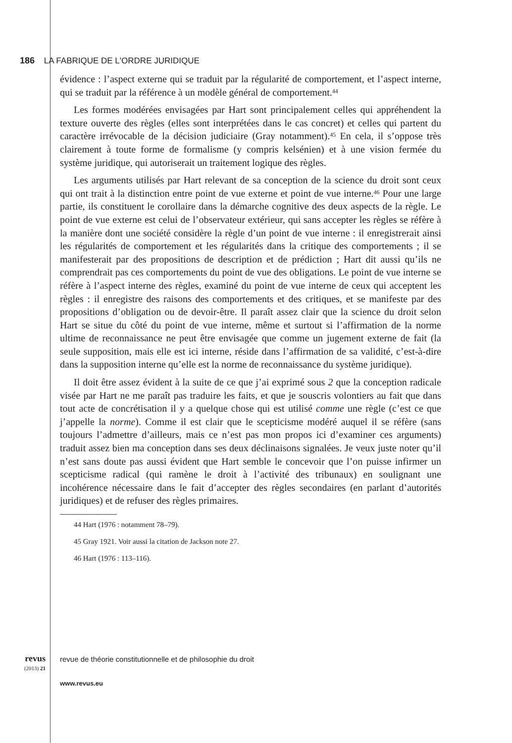186 LA FABRIQUE DE L'ORDRE JURIDIQUE
évidence : l’aspect externe qui se traduit par la régularité de comportement, et l’aspect interne, qui se traduit par la référence à un modèle général de comportement.<sup>44</sup>
Les formes modérées envisagées par Hart sont principalement celles qui appréhendent la texture ouverte des règles (elles sont interprétées dans le cas concret) et celles qui partent du caractère irrévocable de la décision judiciaire (Gray notamment).<sup>45</sup> En cela, il s’oppose très clairement à toute forme de formalisme (y compris kelsénien) et à une vision fermée du système juridique, qui autoriserait un traitement logique des règles.
Les arguments utilisés par Hart relevant de sa conception de la science du droit sont ceux qui ont trait à la distinction entre point de vue externe et point de vue interne.<sup>46</sup> Pour une large partie, ils constituent le corollaire dans la démarche cognitive des deux aspects de la règle. Le point de vue externe est celui de l’observateur extérieur, qui sans accepter les règles se réfère à la manière dont une société considère la règle d’un point de vue interne : il enregistrerait ainsi les régularités de comportement et les régularités dans la critique des comportements ; il se manifesterait par des propositions de description et de prédiction ; Hart dit aussi qu’ils ne comprendrait pas ces comportements du point de vue des obligations. Le point de vue interne se réfère à l’aspect interne des règles, examiné du point de vue interne de ceux qui acceptent les règles : il enregistre des raisons des comportements et des critiques, et se manifeste par des propositions d’obligation ou de devoir-être. Il paraît assez clair que la science du droit selon Hart se situe du côté du point de vue interne, même et surtout si l’affirmation de la norme ultime de reconnaissance ne peut être envisagée que comme un jugement externe de fait (la seule supposition, mais elle est ici interne, réside dans l’affirmation de sa validité, c’est-à-dire dans la supposition interne qu’elle est la norme de reconnaissance du système juridique).
Il doit être assez évident à la suite de ce que j’ai exprimé sous 2 que la conception radicale visée par Hart ne me paraît pas traduire les faits, et que je souscris volontiers au fait que dans tout acte de concrétisation il y a quelque chose qui est utilisé comme une règle (c’est ce que j’appelle la norme). Comme il est clair que le scepticisme modéré auquel il se réfère (sans toujours l’admettre d’ailleurs, mais ce n’est pas mon propos ici d’examiner ces arguments) traduit assez bien ma conception dans ses deux déclinaisons signalées. Je veux juste noter qu’il n’est sans doute pas aussi évident que Hart semble le concevoir que l’on puisse infirmer un scepticisme radical (qui ramène le droit à l’activité des tribunaux) en soulignant une incohérence nécessaire dans le fait d’accepter des règles secondaires (en parlant d’autorités juridiques) et de refuser des règles primaires.
44 Hart (1976 : notamment 78–79).
45 Gray 1921. Voir aussi la citation de Jackson note 27.
46 Hart (1976 : 113–116).
revus
(2013) 21
revue de théorie constitutionnelle et de philosophie du droit
www.revus.eu